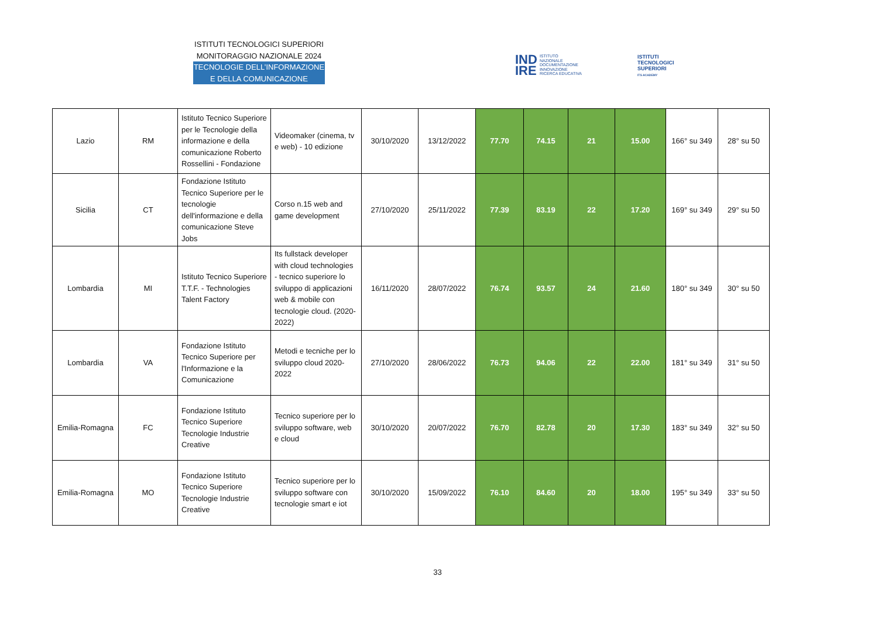ISTITUTI TECNOLOGICI SUPERIORI
MONITORAGGIO NAZIONALE 2024
TECNOLOGIE DELL’INFORMAZIONE
E DELLA COMUNICAZIONE
IND
IRE
ISTITUTO
NAZIONALE
DOCUMENTAZIONE
INNOVAZIONE
RICERCA EDUCATIVA
ISTITUTI
TECNOLOGICI
SUPERIORI
ITS ACADEMY
| Lazio | RM | Istituto Tecnico Superiore per le Tecnologie della informazione e della comunicazione Roberto Rossellini - Fondazione | Videomaker (cinema, tv e web) - 10 edizione | 30/10/2020 | 13/12/2022 | 77.70 | 74.15 | 21 | 15.00 | 166° su 349 | 28° su 50 |
| Sicilia | CT | Fondazione Istituto Tecnico Superiore per le tecnologie dell'informazione e della comunicazione Steve Jobs | Corso n.15 web and game development | 27/10/2020 | 25/11/2022 | 77.39 | 83.19 | 22 | 17.20 | 169° su 349 | 29° su 50 |
| Lombardia | MI | Istituto Tecnico Superiore T.T.F. - Technologies Talent Factory | Its fullstack developer with cloud technologies - tecnico superiore lo sviluppo di applicazioni web & mobile con tecnologie cloud. (2020-2022) | 16/11/2020 | 28/07/2022 | 76.74 | 93.57 | 24 | 21.60 | 180° su 349 | 30° su 50 |
| Lombardia | VA | Fondazione Istituto Tecnico Superiore per l'Informazione e la Comunicazione | Metodi e tecniche per lo sviluppo cloud 2020-2022 | 27/10/2020 | 28/06/2022 | 76.73 | 94.06 | 22 | 22.00 | 181° su 349 | 31° su 50 |
| Emilia-Romagna | FC | Fondazione Istituto Tecnico Superiore Tecnologie Industrie Creative | Tecnico superiore per lo sviluppo software, web e cloud | 30/10/2020 | 20/07/2022 | 76.70 | 82.78 | 20 | 17.30 | 183° su 349 | 32° su 50 |
| Emilia-Romagna | MO | Fondazione Istituto Tecnico Superiore Tecnologie Industrie Creative | Tecnico superiore per lo sviluppo software con tecnologie smart e iot | 30/10/2020 | 15/09/2022 | 76.10 | 84.60 | 20 | 18.00 | 195° su 349 | 33° su 50 |
33